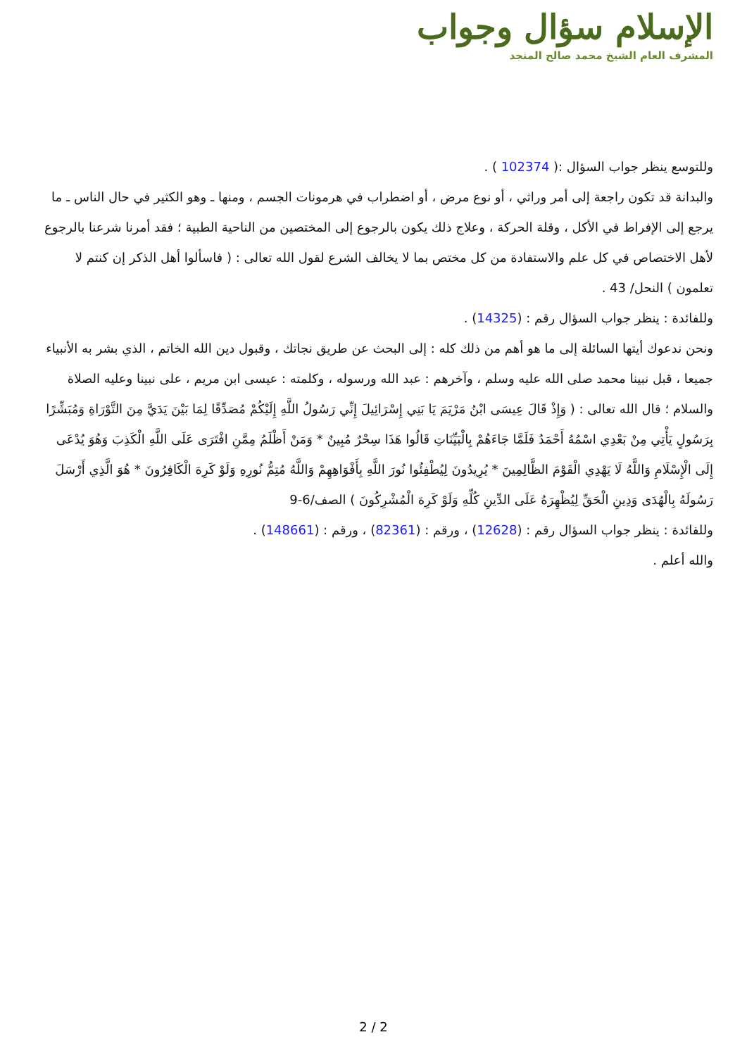الإسلام سؤال وجواب
المشرف العام الشيخ محمد صالح المنجد
وللتوسع ينظر جواب السؤال :( 102374 ) .
والبدانة قد تكون راجعة إلى أمر وراثي ، أو نوع مرض ، أو اضطراب في هرمونات الجسم ، ومنها ـ وهو الكثير في حال الناس ـ ما يرجع إلى الإفراط في الأكل ، وقلة الحركة ، وعلاج ذلك يكون بالرجوع إلى المختصين من الناحية الطبية ؛ فقد أمرنا شرعنا بالرجوع لأهل الاختصاص في كل علم والاستفادة من كل مختص بما لا يخالف الشرع لقول الله تعالى : ( فاسألوا أهل الذكر إن كنتم لا تعلمون ) النحل/ 43 .
وللفائدة : ينظر جواب السؤال رقم : (14325) .
ونحن ندعوك أيتها السائلة إلى ما هو أهم من ذلك كله : إلى البحث عن طريق نجاتك ، وقبول دين الله الخاتم ، الذي بشر به الأنبياء جميعا ، قبل نبينا محمد صلى الله عليه وسلم ، وآخرهم : عبد الله ورسوله ، وكلمته : عيسى ابن مريم ، على نبينا وعليه الصلاة والسلام ؛ قال الله تعالى : ( وَإِذْ قَالَ عِيسَى ابْنُ مَرْيَمَ يَا بَنِي إِسْرَائِيلَ إِنِّي رَسُولُ اللَّهِ إِلَيْكُمْ مُصَدِّقًا لِمَا بَيْنَ يَدَيَّ مِنَ التَّوْرَاةِ وَمُبَشِّرًا بِرَسُولٍ يَأْتِي مِنْ بَعْدِي اسْمُهُ أَحْمَدُ فَلَمَّا جَاءَهُمْ بِالْبَيِّنَاتِ قَالُوا هَذَا سِحْرٌ مُبِينٌ * وَمَنْ أَظْلَمُ مِمَّنِ افْتَرَى عَلَى اللَّهِ الْكَذِبَ وَهُوَ يُدْعَى إِلَى الْإِسْلَامِ وَاللَّهُ لَا يَهْدِي الْقَوْمَ الظَّالِمِينَ * يُرِيدُونَ لِيُطْفِئُوا نُورَ اللَّهِ بِأَفْوَاهِهِمْ وَاللَّهُ مُتِمُّ نُورِهِ وَلَوْ كَرِهَ الْكَافِرُونَ * هُوَ الَّذِي أَرْسَلَ رَسُولَهُ بِالْهُدَى وَدِينِ الْحَقِّ لِيُظْهِرَهُ عَلَى الدِّينِ كُلِّهِ وَلَوْ كَرِهَ الْمُشْرِكُونَ ) الصف/6-9
وللفائدة : ينظر جواب السؤال رقم : (12628) ، ورقم : (82361) ، ورقم : (148661) .
والله أعلم .
2 / 2